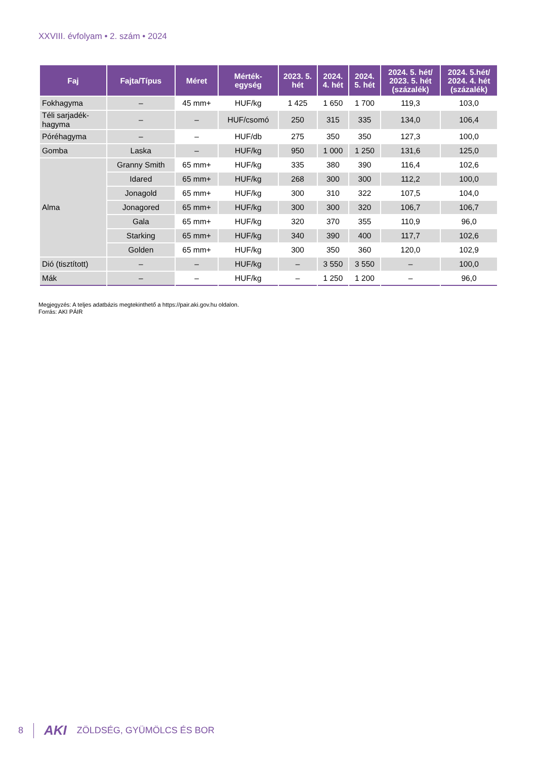XXVIII. évfolyam • 2. szám • 2024
| Faj | Fajta/Típus | Méret | Mérték- egység | 2023. 5. hét | 2024. 4. hét | 2024. 5. hét | 2024. 5. hét/ 2023. 5. hét (százalék) | 2024. 5.hét/ 2024. 4. hét (százalék) |
| --- | --- | --- | --- | --- | --- | --- | --- | --- |
| Fokhagyma | – | 45 mm+ | HUF/kg | 1 425 | 1 650 | 1 700 | 119,3 | 103,0 |
| Téli sarjadék- hagyma | – | – | HUF/csomó | 250 | 315 | 335 | 134,0 | 106,4 |
| Póréhagyma | – | – | HUF/db | 275 | 350 | 350 | 127,3 | 100,0 |
| Gomba | Laska | – | HUF/kg | 950 | 1 000 | 1 250 | 131,6 | 125,0 |
| Alma | Granny Smith | 65 mm+ | HUF/kg | 335 | 380 | 390 | 116,4 | 102,6 |
| | Idared | 65 mm+ | HUF/kg | 268 | 300 | 300 | 112,2 | 100,0 |
| | Jonagold | 65 mm+ | HUF/kg | 300 | 310 | 322 | 107,5 | 104,0 |
| | Jonagored | 65 mm+ | HUF/kg | 300 | 300 | 320 | 106,7 | 106,7 |
| | Gala | 65 mm+ | HUF/kg | 320 | 370 | 355 | 110,9 | 96,0 |
| | Starking | 65 mm+ | HUF/kg | 340 | 390 | 400 | 117,7 | 102,6 |
| | Golden | 65 mm+ | HUF/kg | 300 | 350 | 360 | 120,0 | 102,9 |
| Dió (tisztított) | – | – | HUF/kg | – | 3 550 | 3 550 | – | 100,0 |
| Mák | – | – | HUF/kg | – | 1 250 | 1 200 | – | 96,0 |
Megjegyzés: A teljes adatbázis megtekinthető a https://pair.aki.gov.hu oldalon.
Forrás: AKI PÁIR
8 AKI ZÖLDSÉG, GYÜMÖLCS ÉS BOR